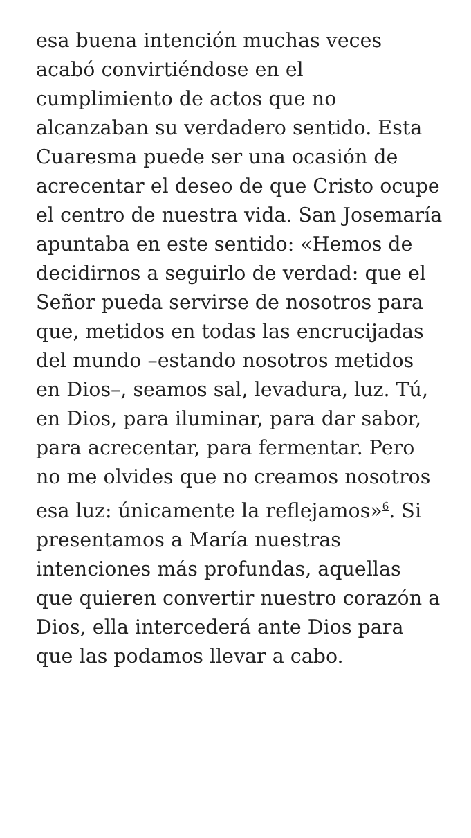esa buena intención muchas veces acabó convirtiéndose en el cumplimiento de actos que no alcanzaban su verdadero sentido. Esta Cuaresma puede ser una ocasión de acrecentar el deseo de que Cristo ocupe el centro de nuestra vida. San Josemaría apuntaba en este sentido: «Hemos de decidirnos a seguirlo de verdad: que el Señor pueda servirse de nosotros para que, metidos en todas las encrucijadas del mundo –estando nosotros metidos en Dios–, seamos sal, levadura, luz. Tú, en Dios, para iluminar, para dar sabor, para acrecentar, para fermentar. Pero no me olvides que no creamos nosotros esa luz: únicamente la reflejamos»<sup>6</sup>. Si presentamos a María nuestras intenciones más profundas, aquellas que quieren convertir nuestro corazón a Dios, ella intercederá ante Dios para que las podamos llevar a cabo.